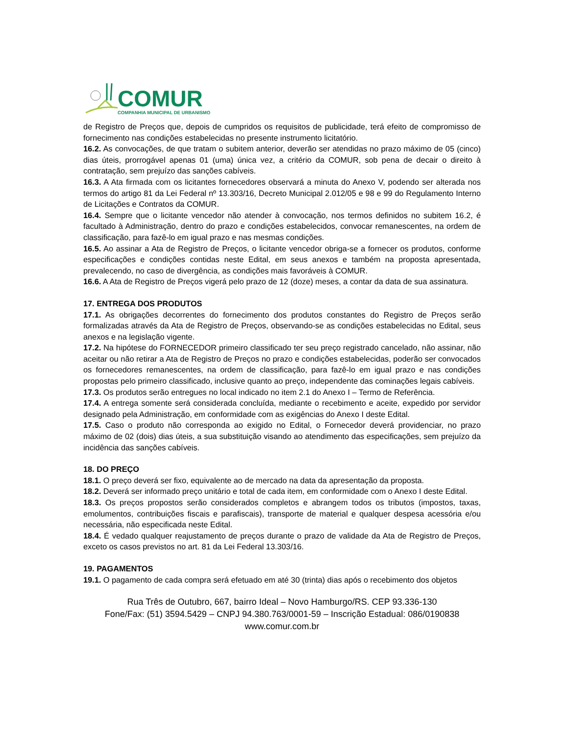COMUR
COMPANHIA MUNICIPAL DE URBANISMO
de Registro de Preços que, depois de cumpridos os requisitos de publicidade, terá efeito de compromisso de fornecimento nas condições estabelecidas no presente instrumento licitatório.
16.2. As convocações, de que tratam o subitem anterior, deverão ser atendidas no prazo máximo de 05 (cinco) dias úteis, prorrogável apenas 01 (uma) única vez, a critério da COMUR, sob pena de decair o direito à contratação, sem prejuízo das sanções cabíveis.
16.3. A Ata firmada com os licitantes fornecedores observará a minuta do Anexo V, podendo ser alterada nos termos do artigo 81 da Lei Federal nº 13.303/16, Decreto Municipal 2.012/05 e 98 e 99 do Regulamento Interno de Licitações e Contratos da COMUR.
16.4. Sempre que o licitante vencedor não atender à convocação, nos termos definidos no subitem 16.2, é facultado à Administração, dentro do prazo e condições estabelecidos, convocar remanescentes, na ordem de classificação, para fazê-lo em igual prazo e nas mesmas condições.
16.5. Ao assinar a Ata de Registro de Preços, o licitante vencedor obriga-se a fornecer os produtos, conforme especificações e condições contidas neste Edital, em seus anexos e também na proposta apresentada, prevalecendo, no caso de divergência, as condições mais favoráveis à COMUR.
16.6. A Ata de Registro de Preços vigerá pelo prazo de 12 (doze) meses, a contar da data de sua assinatura.
17. ENTREGA DOS PRODUTOS
17.1. As obrigações decorrentes do fornecimento dos produtos constantes do Registro de Preços serão formalizadas através da Ata de Registro de Preços, observando-se as condições estabelecidas no Edital, seus anexos e na legislação vigente.
17.2. Na hipótese do FORNECEDOR primeiro classificado ter seu preço registrado cancelado, não assinar, não aceitar ou não retirar a Ata de Registro de Preços no prazo e condições estabelecidas, poderão ser convocados os fornecedores remanescentes, na ordem de classificação, para fazê-lo em igual prazo e nas condições propostas pelo primeiro classificado, inclusive quanto ao preço, independente das cominações legais cabíveis.
17.3. Os produtos serão entregues no local indicado no item 2.1 do Anexo I – Termo de Referência.
17.4. A entrega somente será considerada concluída, mediante o recebimento e aceite, expedido por servidor designado pela Administração, em conformidade com as exigências do Anexo I deste Edital.
17.5. Caso o produto não corresponda ao exigido no Edital, o Fornecedor deverá providenciar, no prazo máximo de 02 (dois) dias úteis, a sua substituição visando ao atendimento das especificações, sem prejuízo da incidência das sanções cabíveis.
18. DO PREÇO
18.1. O preço deverá ser fixo, equivalente ao de mercado na data da apresentação da proposta.
18.2. Deverá ser informado preço unitário e total de cada item, em conformidade com o Anexo I deste Edital.
18.3. Os preços propostos serão considerados completos e abrangem todos os tributos (impostos, taxas, emolumentos, contribuições fiscais e parafiscais), transporte de material e qualquer despesa acessória e/ou necessária, não especificada neste Edital.
18.4. É vedado qualquer reajustamento de preços durante o prazo de validade da Ata de Registro de Preços, exceto os casos previstos no art. 81 da Lei Federal 13.303/16.
19. PAGAMENTOS
19.1. O pagamento de cada compra será efetuado em até 30 (trinta) dias após o recebimento dos objetos
Rua Três de Outubro, 667, bairro Ideal – Novo Hamburgo/RS. CEP 93.336-130
Fone/Fax: (51) 3594.5429 – CNPJ 94.380.763/0001-59 – Inscrição Estadual: 086/0190838
www.comur.com.br